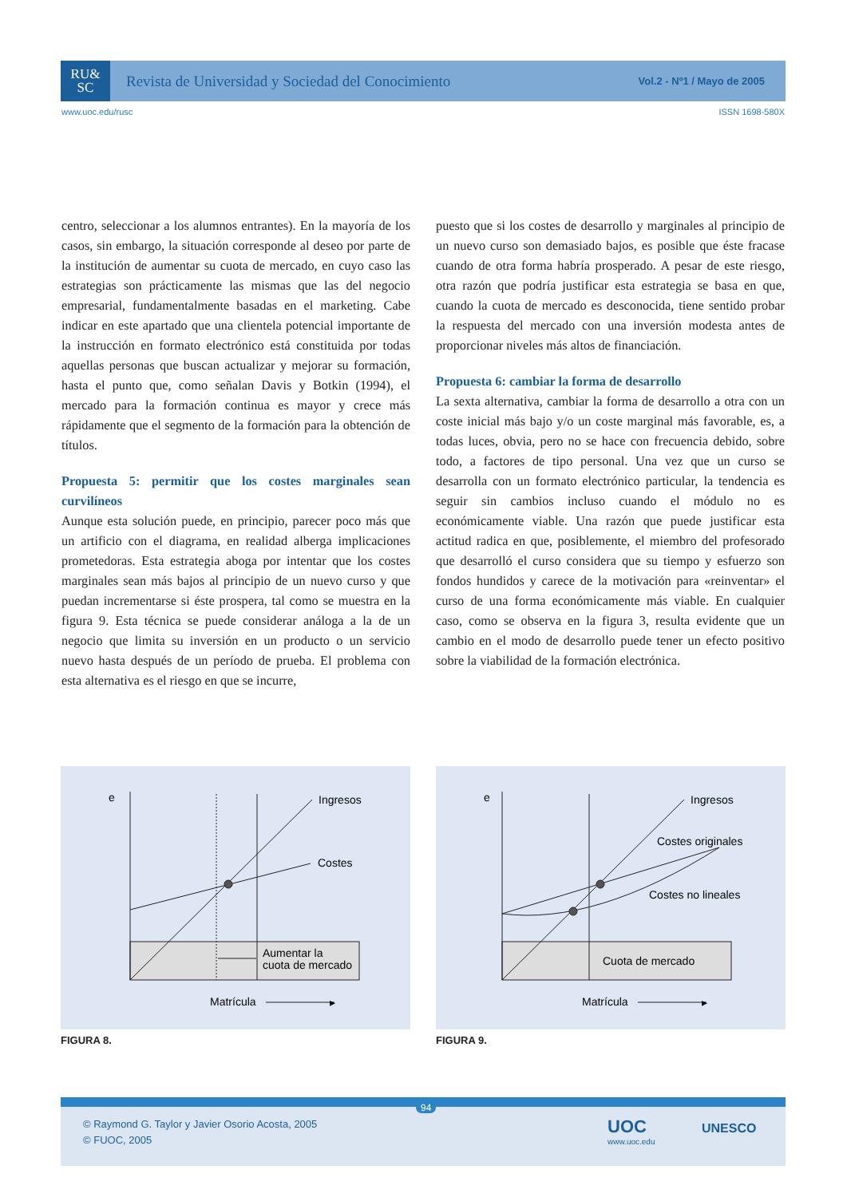RU&
SC
Revista de Universidad y Sociedad del Conocimiento
Vol.2 - Nº1 / Mayo de 2005
www.uoc.edu/rusc ISSN 1698-580X
centro, seleccionar a los alumnos entrantes). En la mayoría de los casos, sin embargo, la situación corresponde al deseo por parte de la institución de aumentar su cuota de mercado, en cuyo caso las estrategias son prácticamente las mismas que las del negocio empresarial, fundamentalmente basadas en el marketing. Cabe indicar en este apartado que una clientela potencial importante de la instrucción en formato electrónico está constituida por todas aquellas personas que buscan actualizar y mejorar su formación, hasta el punto que, como señalan Davis y Botkin (1994), el mercado para la formación continua es mayor y crece más rápidamente que el segmento de la formación para la obtención de títulos.
Propuesta 5: permitir que los costes marginales sean curvilíneos
Aunque esta solución puede, en principio, parecer poco más que un artificio con el diagrama, en realidad alberga implicaciones prometedoras. Esta estrategia aboga por intentar que los costes marginales sean más bajos al principio de un nuevo curso y que puedan incrementarse si éste prospera, tal como se muestra en la figura 9. Esta técnica se puede considerar análoga a la de un negocio que limita su inversión en un producto o un servicio nuevo hasta después de un período de prueba. El problema con esta alternativa es el riesgo en que se incurre,
puesto que si los costes de desarrollo y marginales al principio de un nuevo curso son demasiado bajos, es posible que éste fracase cuando de otra forma habría prosperado. A pesar de este riesgo, otra razón que podría justificar esta estrategia se basa en que, cuando la cuota de mercado es desconocida, tiene sentido probar la respuesta del mercado con una inversión modesta antes de proporcionar niveles más altos de financiación.
Propuesta 6: cambiar la forma de desarrollo
La sexta alternativa, cambiar la forma de desarrollo a otra con un coste inicial más bajo y/o un coste marginal más favorable, es, a todas luces, obvia, pero no se hace con frecuencia debido, sobre todo, a factores de tipo personal. Una vez que un curso se desarrolla con un formato electrónico particular, la tendencia es seguir sin cambios incluso cuando el módulo no es económicamente viable. Una razón que puede justificar esta actitud radica en que, posiblemente, el miembro del profesorado que desarrolló el curso considera que su tiempo y esfuerzo son fondos hundidos y carece de la motivación para «reinventar» el curso de una forma económicamente más viable. En cualquier caso, como se observa en la figura 3, resulta evidente que un cambio en el modo de desarrollo puede tener un efecto positivo sobre la viabilidad de la formación electrónica.
e
Ingresos
Costes
Aumentar la
cuota de mercado
Matrícula
▸
FIGURA 8.
e
Ingresos
Costes originales
Costes no lineales
Cuota de mercado
Matrícula
▸
FIGURA 9.
© Raymond G. Taylor y Javier Osorio Acosta, 2005
© FUOC, 2005
94
UOC
www.uoc.edu
UNESCO